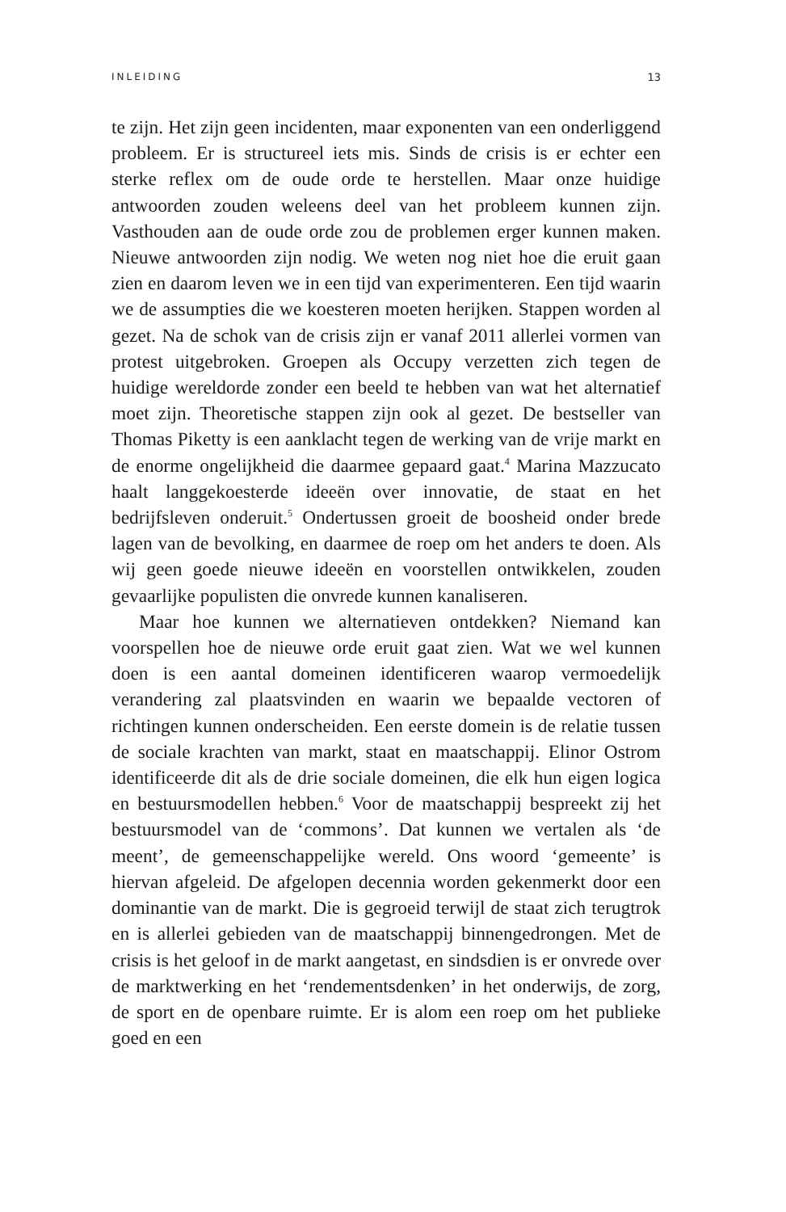INLEIDING 13
te zijn. Het zijn geen incidenten, maar exponenten van een onderliggend probleem. Er is structureel iets mis. Sinds de crisis is er echter een sterke reflex om de oude orde te herstellen. Maar onze huidige antwoorden zouden weleens deel van het probleem kunnen zijn. Vasthouden aan de oude orde zou de problemen erger kunnen maken. Nieuwe antwoorden zijn nodig. We weten nog niet hoe die eruit gaan zien en daarom leven we in een tijd van experimenteren. Een tijd waarin we de assumpties die we koesteren moeten herijken. Stappen worden al gezet. Na de schok van de crisis zijn er vanaf 2011 allerlei vormen van protest uitgebroken. Groepen als Occupy verzetten zich tegen de huidige wereldorde zonder een beeld te hebben van wat het alternatief moet zijn. Theoretische stappen zijn ook al gezet. De bestseller van Thomas Piketty is een aanklacht tegen de werking van de vrije markt en de enorme ongelijkheid die daarmee gepaard gaat.<sup>4</sup> Marina Mazzucato haalt langgekoesterde ideeën over innovatie, de staat en het bedrijfsleven onderuit.<sup>5</sup> Ondertussen groeit de boosheid onder brede lagen van de bevolking, en daarmee de roep om het anders te doen. Als wij geen goede nieuwe ideeën en voorstellen ontwikkelen, zouden gevaarlijke populisten die onvrede kunnen kanaliseren.
Maar hoe kunnen we alternatieven ontdekken? Niemand kan voorspellen hoe de nieuwe orde eruit gaat zien. Wat we wel kunnen doen is een aantal domeinen identificeren waarop vermoedelijk verandering zal plaatsvinden en waarin we bepaalde vectoren of richtingen kunnen onderscheiden. Een eerste domein is de relatie tussen de sociale krachten van markt, staat en maatschappij. Elinor Ostrom identificeerde dit als de drie sociale domeinen, die elk hun eigen logica en bestuursmodellen hebben.<sup>6</sup> Voor de maatschappij bespreekt zij het bestuursmodel van de ‘commons’. Dat kunnen we vertalen als ‘de meent’, de gemeenschappelijke wereld. Ons woord ‘gemeente’ is hiervan afgeleid. De afgelopen decennia worden gekenmerkt door een dominantie van de markt. Die is gegroeid terwijl de staat zich terugtrok en is allerlei gebieden van de maatschappij binnengedrongen. Met de crisis is het geloof in de markt aangetast, en sindsdien is er onvrede over de marktwerking en het ‘rendementsdenken’ in het onderwijs, de zorg, de sport en de openbare ruimte. Er is alom een roep om het publieke goed en een